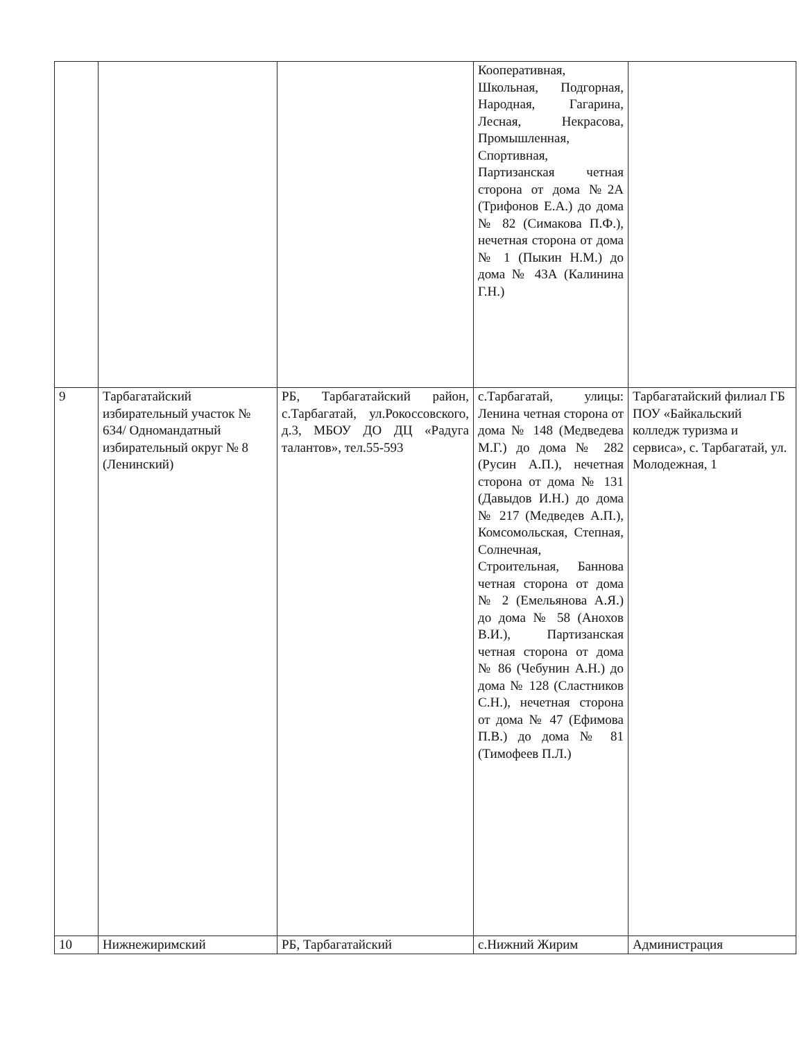| | | | Кооперативная, Школьная, Подгорная, Народная, Гагарина, Лесная, Некрасова, Промышленная, Спортивная, Партизанская четная сторона от дома №2А (Трифонов Е.А.) до дома № 82 (Симакова П.Ф.), нечетная сторона от дома № 1 (Пыкин Н.М.) до дома № 43А (Калинина Г.Н.) | |
| 9 | Тарбагатайский избирательный участок № 634/ Одномандатный избирательный округ № 8 (Ленинский) | РБ, Тарбагатайский район, с.Тарбагатай, ул.Рокоссовского, д.3, МБОУ ДО ДЦ «Радуга талантов», тел.55-593 | с.Тарбагатай, улицы: Ленина четная сторона от дома № 148 (Медведева М.Г.) до дома № 282 (Русин А.П.), нечетная сторона от дома № 131 (Давыдов И.Н.) до дома № 217 (Медведев А.П.), Комсомольская, Степная, Солнечная, Строительная, Баннова четная сторона от дома № 2 (Емельянова А.Я.) до дома № 58 (Анохов В.И.), Партизанская четная сторона от дома № 86 (Чебунин А.Н.) до дома № 128 (Сластников С.Н.), нечетная сторона от дома № 47 (Ефимова П.В.) до дома № 81 (Тимофеев П.Л.) | Тарбагатайский филиал ГБ ПОУ «Байкальский колледж туризма и сервиса», с. Тарбагатай, ул. Молодежная, 1 |
| 10 | Нижнежиримский | РБ, Тарбагатайский | с.Нижний Жирим | Администрация |